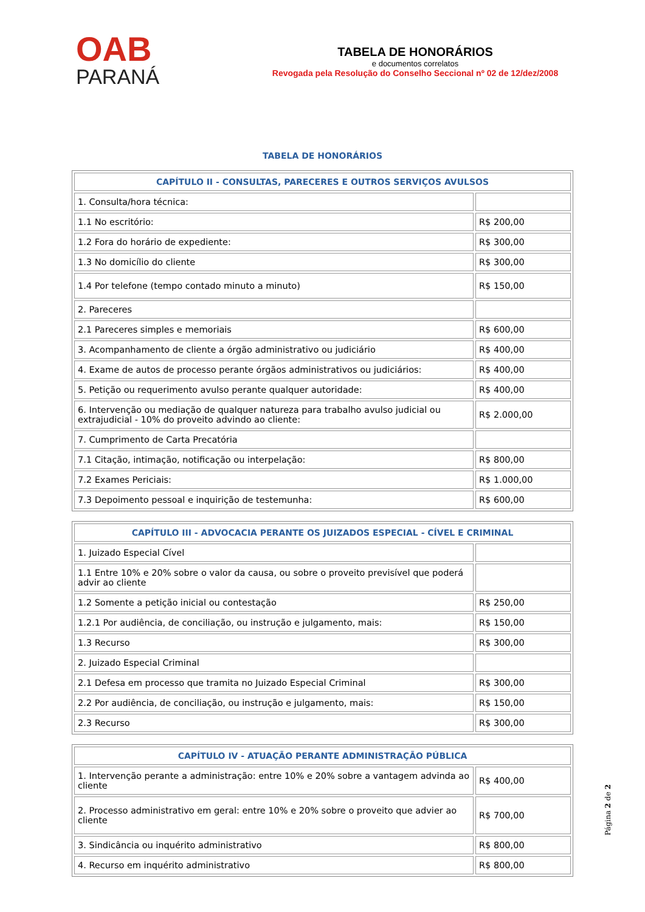OAB
PARANÁ
TABELA DE HONORÁRIOS
e documentos correlatos
Revogada pela Resolução do Conselho Seccional nº 02 de 12/dez/2008
TABELA DE HONORÁRIOS
| CAPÍTULO II - CONSULTAS, PARECERES E OUTROS SERVIÇOS AVULSOS | |
| --- | --- |
| 1. Consulta/hora técnica: | |
| 1.1 No escritório: | R$ 200,00 |
| 1.2 Fora do horário de expediente: | R$ 300,00 |
| 1.3 No domicílio do cliente | R$ 300,00 |
| 1.4 Por telefone (tempo contado minuto a minuto) | R$ 150,00 |
| 2. Pareceres | |
| 2.1 Pareceres simples e memoriais | R$ 600,00 |
| 3. Acompanhamento de cliente a órgão administrativo ou judiciário | R$ 400,00 |
| 4. Exame de autos de processo perante órgãos administrativos ou judiciários: | R$ 400,00 |
| 5. Petição ou requerimento avulso perante qualquer autoridade: | R$ 400,00 |
| 6. Intervenção ou mediação de qualquer natureza para trabalho avulso judicial ou extrajudicial - 10% do proveito advindo ao cliente: | R$ 2.000,00 |
| 7. Cumprimento de Carta Precatória | |
| 7.1 Citação, intimação, notificação ou interpelação: | R$ 800,00 |
| 7.2 Exames Periciais: | R$ 1.000,00 |
| 7.3 Depoimento pessoal e inquirição de testemunha: | R$ 600,00 |
| CAPÍTULO III - ADVOCACIA PERANTE OS JUIZADOS ESPECIAL - CÍVEL E CRIMINAL | |
| --- | --- |
| 1. Juizado Especial Cível | |
| 1.1 Entre 10% e 20% sobre o valor da causa, ou sobre o proveito previsível que poderá advir ao cliente | |
| 1.2 Somente a petição inicial ou contestação | R$ 250,00 |
| 1.2.1 Por audiência, de conciliação, ou instrução e julgamento, mais: | R$ 150,00 |
| 1.3 Recurso | R$ 300,00 |
| 2. Juizado Especial Criminal | |
| 2.1 Defesa em processo que tramita no Juizado Especial Criminal | R$ 300,00 |
| 2.2 Por audiência, de conciliação, ou instrução e julgamento, mais: | R$ 150,00 |
| 2.3 Recurso | R$ 300,00 |
| CAPÍTULO IV - ATUAÇÃO PERANTE ADMINISTRAÇÃO PÚBLICA | |
| --- | --- |
| 1. Intervenção perante a administração: entre 10% e 20% sobre a vantagem advinda ao cliente | R$ 400,00 |
| 2. Processo administrativo em geral: entre 10% e 20% sobre o proveito que advier ao cliente | R$ 700,00 |
| 3. Sindicância ou inquérito administrativo | R$ 800,00 |
| 4. Recurso em inquérito administrativo | R$ 800,00 |
Página 2 de 2